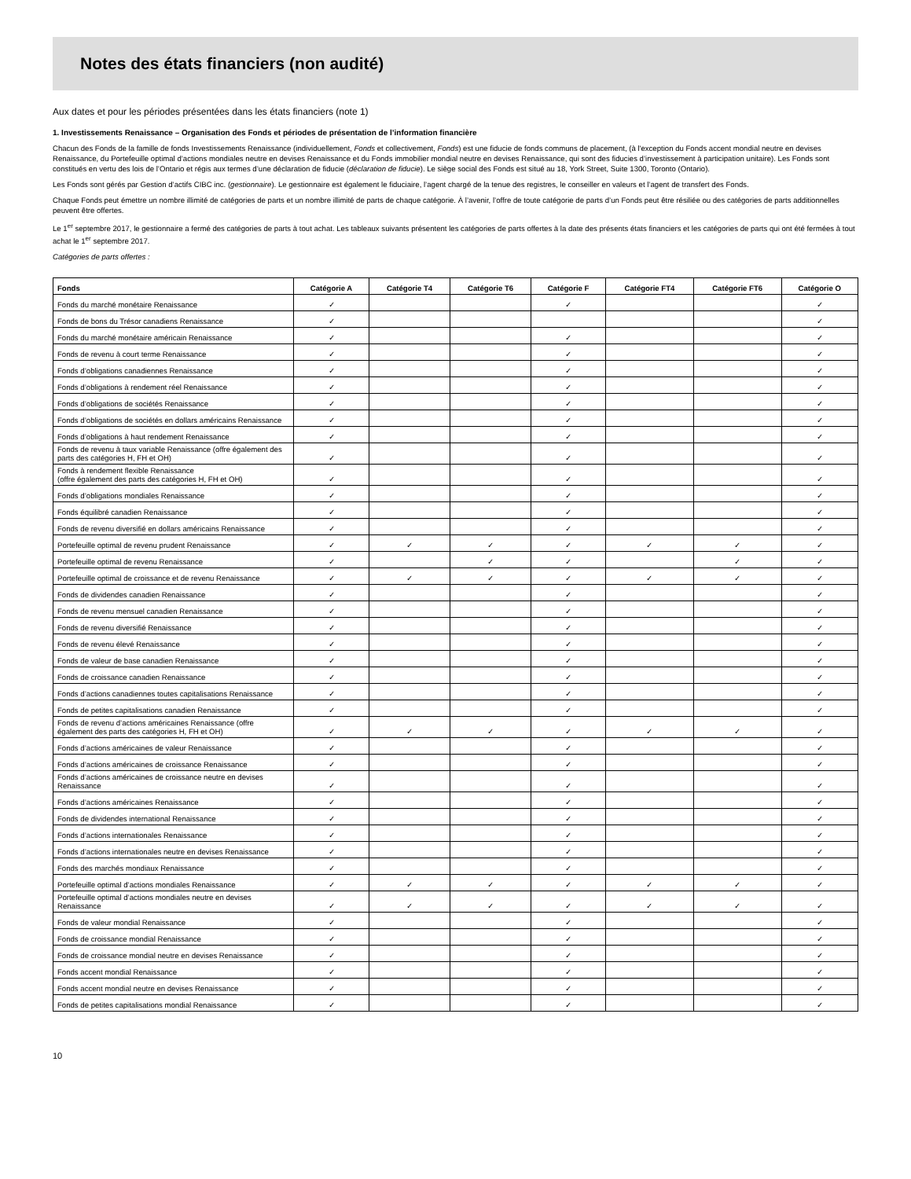Notes des états financiers (non audité)
Aux dates et pour les périodes présentées dans les états financiers (note 1)
1. Investissements Renaissance – Organisation des Fonds et périodes de présentation de l’information financière
Chacun des Fonds de la famille de fonds Investissements Renaissance (individuellement, Fonds et collectivement, Fonds) est une fiducie de fonds communs de placement, (à l'exception du Fonds accent mondial neutre en devises Renaissance, du Portefeuille optimal d’actions mondiales neutre en devises Renaissance et du Fonds immobilier mondial neutre en devises Renaissance, qui sont des fiducies d’investissement à participation unitaire). Les Fonds sont constitués en vertu des lois de l’Ontario et régis aux termes d’une déclaration de fiducie (déclaration de fiducie). Le siège social des Fonds est situé au 18, York Street, Suite 1300, Toronto (Ontario).
Les Fonds sont gérés par Gestion d’actifs CIBC inc. (gestionnaire). Le gestionnaire est également le fiduciaire, l’agent chargé de la tenue des registres, le conseiller en valeurs et l’agent de transfert des Fonds.
Chaque Fonds peut émettre un nombre illimité de catégories de parts et un nombre illimité de parts de chaque catégorie. À l’avenir, l’offre de toute catégorie de parts d’un Fonds peut être résiliée ou des catégories de parts additionnelles peuvent être offertes.
Le 1<sup>er</sup> septembre 2017, le gestionnaire a fermé des catégories de parts à tout achat. Les tableaux suivants présentent les catégories de parts offertes à la date des présents états financiers et les catégories de parts qui ont été fermées à tout achat le 1<sup>er</sup> septembre 2017.
Catégories de parts offertes :
| Fonds | Catégorie A | Catégorie T4 | Catégorie T6 | Catégorie F | Catégorie FT4 | Catégorie FT6 | Catégorie O |
| --- | --- | --- | --- | --- | --- | --- | --- |
| Fonds du marché monétaire Renaissance | ✓ | | | ✓ | | | ✓ |
| Fonds de bons du Trésor canadiens Renaissance | ✓ | | | | | | ✓ |
| Fonds du marché monétaire américain Renaissance | ✓ | | | ✓ | | | ✓ |
| Fonds de revenu à court terme Renaissance | ✓ | | | ✓ | | | ✓ |
| Fonds d’obligations canadiennes Renaissance | ✓ | | | ✓ | | | ✓ |
| Fonds d’obligations à rendement réel Renaissance | ✓ | | | ✓ | | | ✓ |
| Fonds d’obligations de sociétés Renaissance | ✓ | | | ✓ | | | ✓ |
| Fonds d’obligations de sociétés en dollars américains Renaissance | ✓ | | | ✓ | | | ✓ |
| Fonds d’obligations à haut rendement Renaissance | ✓ | | | ✓ | | | ✓ |
| Fonds de revenu à taux variable Renaissance (offre également des parts des catégories H, FH et OH) | ✓ | | | ✓ | | | ✓ |
| Fonds à rendement flexible Renaissance (offre également des parts des catégories H, FH et OH) | ✓ | | | ✓ | | | ✓ |
| Fonds d’obligations mondiales Renaissance | ✓ | | | ✓ | | | ✓ |
| Fonds équilibré canadien Renaissance | ✓ | | | ✓ | | | ✓ |
| Fonds de revenu diversifié en dollars américains Renaissance | ✓ | | | ✓ | | | ✓ |
| Portefeuille optimal de revenu prudent Renaissance | ✓ | ✓ | ✓ | ✓ | ✓ | ✓ | ✓ |
| Portefeuille optimal de revenu Renaissance | ✓ | | ✓ | ✓ | | ✓ | ✓ |
| Portefeuille optimal de croissance et de revenu Renaissance | ✓ | ✓ | ✓ | ✓ | ✓ | ✓ | ✓ |
| Fonds de dividendes canadien Renaissance | ✓ | | | ✓ | | | ✓ |
| Fonds de revenu mensuel canadien Renaissance | ✓ | | | ✓ | | | ✓ |
| Fonds de revenu diversifié Renaissance | ✓ | | | ✓ | | | ✓ |
| Fonds de revenu élevé Renaissance | ✓ | | | ✓ | | | ✓ |
| Fonds de valeur de base canadien Renaissance | ✓ | | | ✓ | | | ✓ |
| Fonds de croissance canadien Renaissance | ✓ | | | ✓ | | | ✓ |
| Fonds d’actions canadiennes toutes capitalisations Renaissance | ✓ | | | ✓ | | | ✓ |
| Fonds de petites capitalisations canadien Renaissance | ✓ | | | ✓ | | | ✓ |
| Fonds de revenu d’actions américaines Renaissance (offre également des parts des catégories H, FH et OH) | ✓ | ✓ | ✓ | ✓ | ✓ | ✓ | ✓ |
| Fonds d’actions américaines de valeur Renaissance | ✓ | | | ✓ | | | ✓ |
| Fonds d’actions américaines de croissance Renaissance | ✓ | | | ✓ | | | ✓ |
| Fonds d’actions américaines de croissance neutre en devises Renaissance | ✓ | | | ✓ | | | ✓ |
| Fonds d’actions américaines Renaissance | ✓ | | | ✓ | | | ✓ |
| Fonds de dividendes international Renaissance | ✓ | | | ✓ | | | ✓ |
| Fonds d’actions internationales Renaissance | ✓ | | | ✓ | | | ✓ |
| Fonds d’actions internationales neutre en devises Renaissance | ✓ | | | ✓ | | | ✓ |
| Fonds des marchés mondiaux Renaissance | ✓ | | | ✓ | | | ✓ |
| Portefeuille optimal d’actions mondiales Renaissance | ✓ | ✓ | ✓ | ✓ | ✓ | ✓ | ✓ |
| Portefeuille optimal d’actions mondiales neutre en devises Renaissance | ✓ | ✓ | ✓ | ✓ | ✓ | ✓ | ✓ |
| Fonds de valeur mondial Renaissance | ✓ | | | ✓ | | | ✓ |
| Fonds de croissance mondial Renaissance | ✓ | | | ✓ | | | ✓ |
| Fonds de croissance mondial neutre en devises Renaissance | ✓ | | | ✓ | | | ✓ |
| Fonds accent mondial Renaissance | ✓ | | | ✓ | | | ✓ |
| Fonds accent mondial neutre en devises Renaissance | ✓ | | | ✓ | | | ✓ |
| Fonds de petites capitalisations mondial Renaissance | ✓ | | | ✓ | | | ✓ |
10